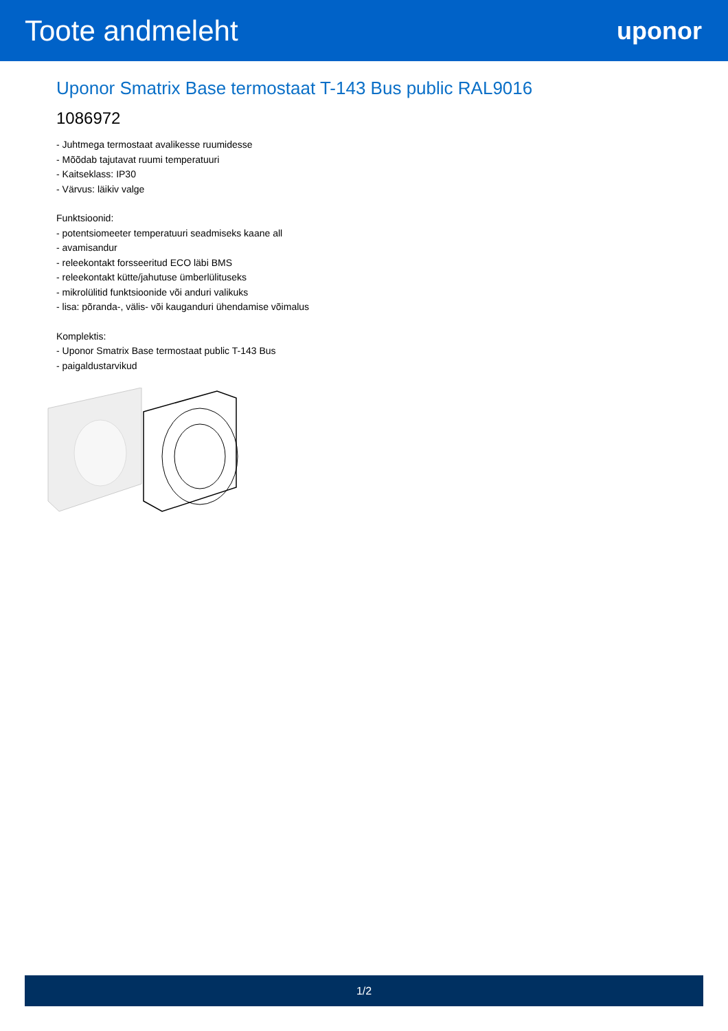Toote andmeleht
uponor
Uponor Smatrix Base termostaat T-143 Bus public RAL9016
1086972
- Juhtmega termostaat avalikesse ruumidesse
- Mõõdab tajutavat ruumi temperatuuri
- Kaitseklass: IP30
- Värvus: läikiv valge
Funktsioonid:
- potentsiomeeter temperatuuri seadmiseks kaane all
- avamisandur
- releekontakt forsseeritud ECO läbi BMS
- releekontakt kütte/jahutuse ümberlülituseks
- mikrolülitid funktsioonide või anduri valikuks
- lisa: põranda-, välis- või kauganduri ühendamise võimalus
Komplektis:
- Uponor Smatrix Base termostaat public T-143 Bus
- paigaldustarvikud
1/2